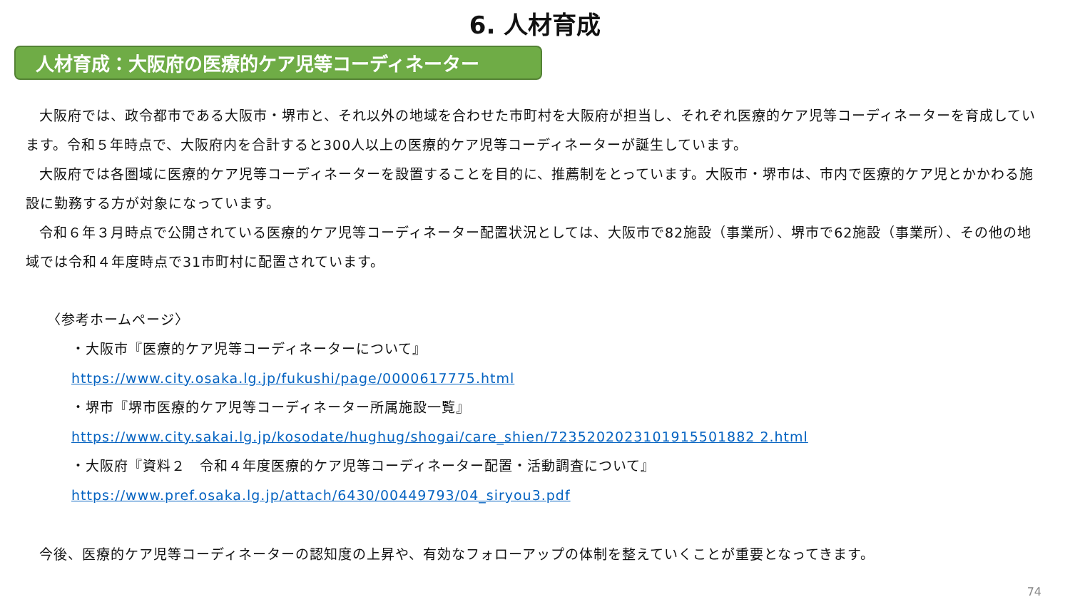6. 人材育成
人材育成：大阪府の医療的ケア児等コーディネーター
大阪府では、政令都市である大阪市・堺市と、それ以外の地域を合わせた市町村を大阪府が担当し、それぞれ医療的ケア児等コーディネーターを育成しています。令和５年時点で、大阪府内を合計すると300人以上の医療的ケア児等コーディネーターが誕生しています。
大阪府では各圏域に医療的ケア児等コーディネーターを設置することを目的に、推薦制をとっています。大阪市・堺市は、市内で医療的ケア児とかかわる施設に勤務する方が対象になっています。
令和６年３月時点で公開されている医療的ケア児等コーディネーター配置状況としては、大阪市で82施設（事業所）、堺市で62施設（事業所）、その他の地域では令和４年度時点で31市町村に配置されています。
〈参考ホームページ〉
・大阪市『医療的ケア児等コーディネーターについて』
https://www.city.osaka.lg.jp/fukushi/page/0000617775.html
・堺市『堺市医療的ケア児等コーディネーター所属施設一覧』
https://www.city.sakai.lg.jp/kosodate/hughug/shogai/care_shien/7235202023101915501882 2.html
・大阪府『資料２　令和４年度医療的ケア児等コーディネーター配置・活動調査について』
https://www.pref.osaka.lg.jp/attach/6430/00449793/04_siryou3.pdf
今後、医療的ケア児等コーディネーターの認知度の上昇や、有効なフォローアップの体制を整えていくことが重要となってきます。
74